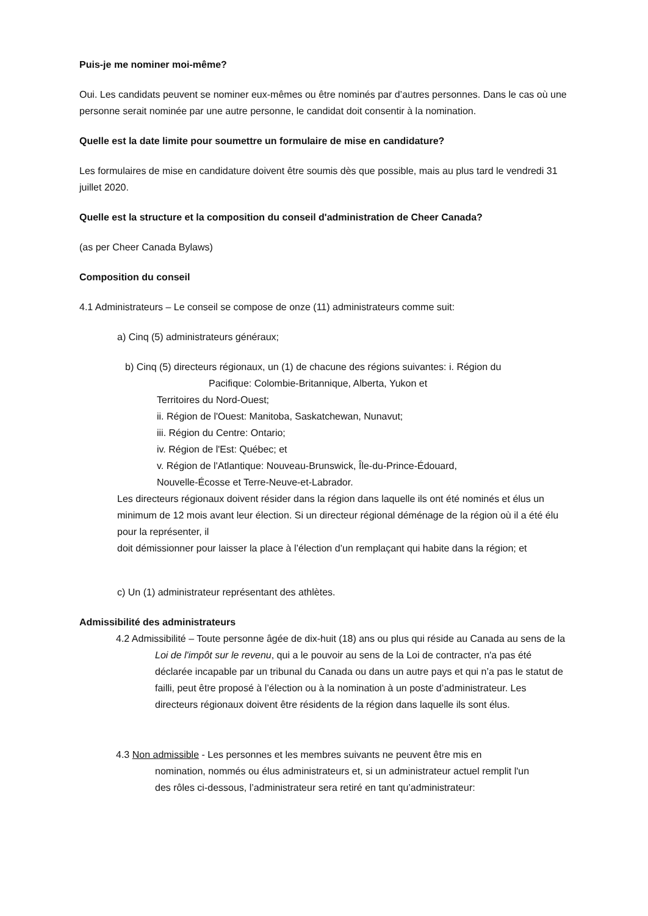Puis-je me nominer moi-même?
Oui. Les candidats peuvent se nominer eux-mêmes ou être nominés par d’autres personnes. Dans le cas où une personne serait nominée par une autre personne, le candidat doit consentir à la nomination.
Quelle est la date limite pour soumettre un formulaire de mise en candidature?
Les formulaires de mise en candidature doivent être soumis dès que possible, mais au plus tard le vendredi 31 juillet 2020.
Quelle est la structure et la composition du conseil d'administration de Cheer Canada?
(as per Cheer Canada Bylaws)
Composition du conseil
4.1 Administrateurs – Le conseil se compose de onze (11) administrateurs comme suit:
a) Cinq (5) administrateurs généraux;
b) Cinq (5) directeurs régionaux, un (1) de chacune des régions suivantes: i. Région du
Pacifique: Colombie-Britannique, Alberta, Yukon et
Territoires du Nord-Ouest;
ii. Région de l'Ouest: Manitoba, Saskatchewan, Nunavut;
iii. Région du Centre: Ontario;
iv. Région de l'Est: Québec; et
v. Région de l'Atlantique: Nouveau-Brunswick, Île-du-Prince-Édouard,
Nouvelle-Écosse et Terre-Neuve-et-Labrador.
Les directeurs régionaux doivent résider dans la région dans laquelle ils ont été nominés et élus un minimum de 12 mois avant leur élection. Si un directeur régional déménage de la région où il a été élu pour la représenter, il
doit démissionner pour laisser la place à l’élection d’un remplaçant qui habite dans la région; et
c) Un (1) administrateur représentant des athlètes.
Admissibilité des administrateurs
4.2 Admissibilité – Toute personne âgée de dix-huit (18) ans ou plus qui réside au Canada au sens de la Loi de l'impôt sur le revenu, qui a le pouvoir au sens de la Loi de contracter, n'a pas été déclarée incapable par un tribunal du Canada ou dans un autre pays et qui n’a pas le statut de failli, peut être proposé à l’élection ou à la nomination à un poste d’administrateur. Les directeurs régionaux doivent être résidents de la région dans laquelle ils sont élus.
4.3 Non admissible - Les personnes et les membres suivants ne peuvent être mis en nomination, nommés ou élus administrateurs et, si un administrateur actuel remplit l'un des rôles ci-dessous, l’administrateur sera retiré en tant qu’administrateur: